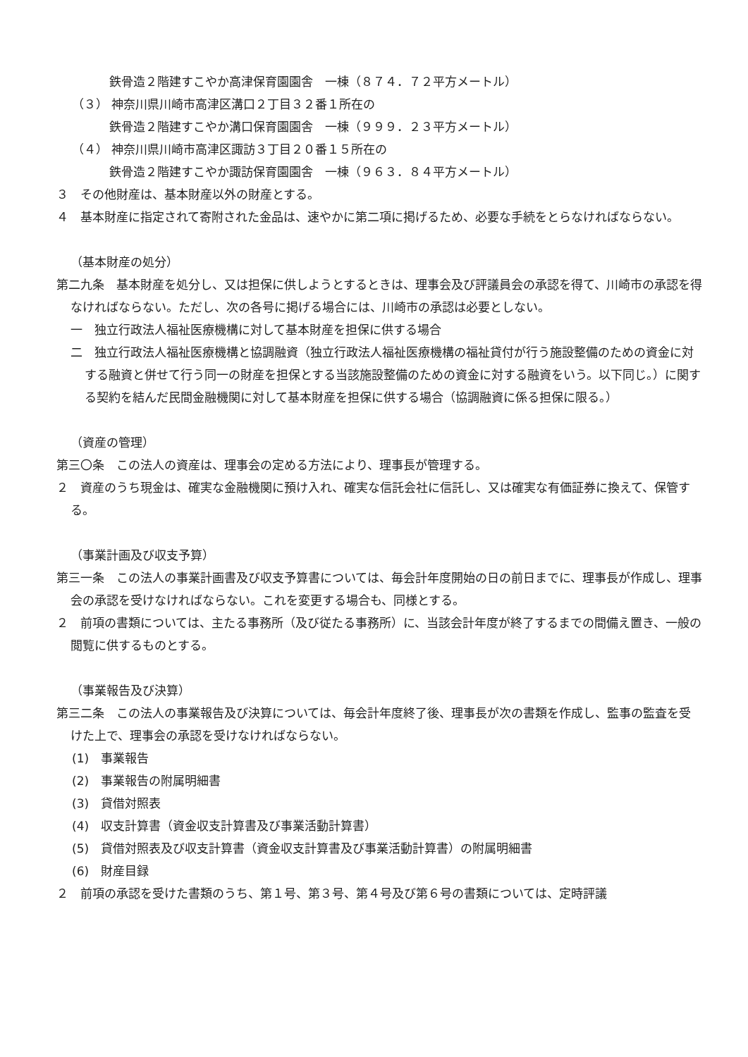鉄骨造２階建すこやか高津保育園園舎　一棟（８７４．７２平方メートル）
（３） 神奈川県川崎市高津区溝口２丁目３２番１所在の
鉄骨造２階建すこやか溝口保育園園舎　一棟（９９９．２３平方メートル）
（４） 神奈川県川崎市高津区諏訪３丁目２０番１５所在の
鉄骨造２階建すこやか諏訪保育園園舎　一棟（９６３．８４平方メートル）
３　その他財産は、基本財産以外の財産とする。
４　基本財産に指定されて寄附された金品は、速やかに第二項に掲げるため、必要な手続をとらなければならない。
（基本財産の処分）
第二九条　基本財産を処分し、又は担保に供しようとするときは、理事会及び評議員会の承認を得て、川崎市の承認を得なければならない。ただし、次の各号に掲げる場合には、川崎市の承認は必要としない。
一　独立行政法人福祉医療機構に対して基本財産を担保に供する場合
二　独立行政法人福祉医療機構と協調融資（独立行政法人福祉医療機構の福祉貸付が行う施設整備のための資金に対する融資と併せて行う同一の財産を担保とする当該施設整備のための資金に対する融資をいう。以下同じ。）に関する契約を結んだ民間金融機関に対して基本財産を担保に供する場合（協調融資に係る担保に限る。）
（資産の管理）
第三〇条　この法人の資産は、理事会の定める方法により、理事長が管理する。
２　資産のうち現金は、確実な金融機関に預け入れ、確実な信託会社に信託し、又は確実な有価証券に換えて、保管する。
（事業計画及び収支予算）
第三一条　この法人の事業計画書及び収支予算書については、毎会計年度開始の日の前日までに、理事長が作成し、理事会の承認を受けなければならない。これを変更する場合も、同様とする。
２　前項の書類については、主たる事務所（及び従たる事務所）に、当該会計年度が終了するまでの間備え置き、一般の閲覧に供するものとする。
（事業報告及び決算）
第三二条　この法人の事業報告及び決算については、毎会計年度終了後、理事長が次の書類を作成し、監事の監査を受けた上で、理事会の承認を受けなければならない。
(1)　事業報告
(2)　事業報告の附属明細書
(3)　貸借対照表
(4)　収支計算書（資金収支計算書及び事業活動計算書）
(5)　貸借対照表及び収支計算書（資金収支計算書及び事業活動計算書）の附属明細書
(6)　財産目録
２　前項の承認を受けた書類のうち、第１号、第３号、第４号及び第６号の書類については、定時評議